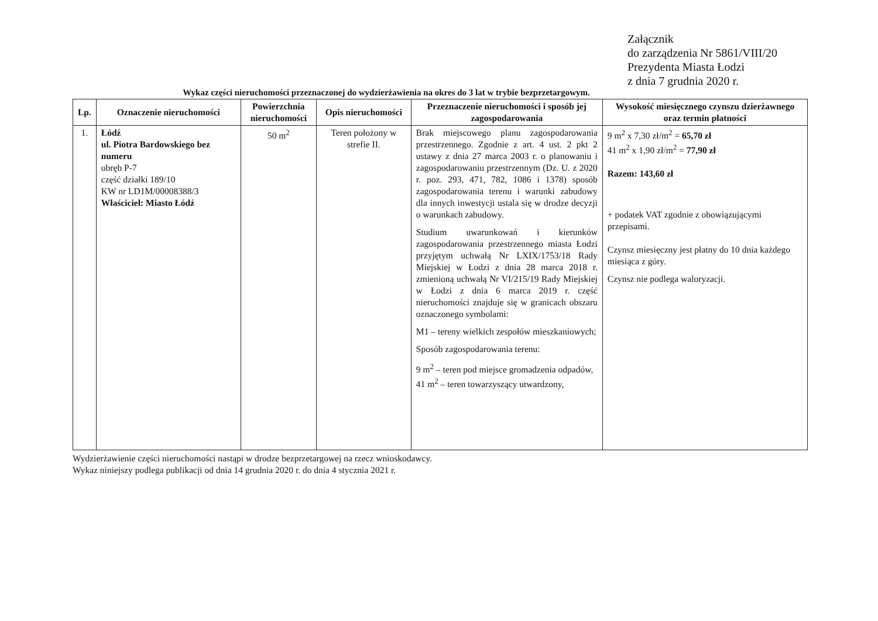Załącznik
do zarządzenia Nr 5861/VIII/20
Prezydenta Miasta Łodzi
z dnia 7 grudnia 2020 r.
Wykaz części nieruchomości przeznaczonej do wydzierżawienia na okres do 3 lat w trybie bezprzetargowym.
| Lp. | Oznaczenie nieruchomości | Powierzchnia nieruchomości | Opis nieruchomości | Przeznaczenie nieruchomości i sposób jej zagospodarowania | Wysokość miesięcznego czynszu dzierżawnego oraz termin płatności |
| --- | --- | --- | --- | --- | --- |
| 1. | Łódź ul. Piotra Bardowskiego bez numeru obręb P-7 część działki 189/10 KW nr LD1M/00008388/3 Właściciel: Miasto Łódź | 50 m<sup>2</sup> | Teren położony w strefie II. | Brak miejscowego planu zagospodarowania przestrzennego. Zgodnie z art. 4 ust. 2 pkt 2 ustawy z dnia 27 marca 2003 r. o planowaniu i zagospodarowaniu przestrzennym (Dz. U. z 2020 r. poz. 293, 471, 782, 1086 i 1378) sposób zagospodarowania terenu i warunki zabudowy dla innych inwestycji ustala się w drodze decyzji o warunkach zabudowy. Studium uwarunkowań i kierunków zagospodarowania przestrzennego miasta Łodzi przyjętym uchwałą Nr LXIX/1753/18 Rady Miejskiej w Łodzi z dnia 28 marca 2018 r. zmienioną uchwałą Nr VI/215/19 Rady Miejskiej w Łodzi z dnia 6 marca 2019 r. część nieruchomości znajduje się w granicach obszaru oznaczonego symbolami: M1 – tereny wielkich zespołów mieszkaniowych; Sposób zagospodarowania terenu: 9 m<sup>2</sup> – teren pod miejsce gromadzenia odpadów, 41 m<sup>2</sup> – teren towarzyszący utwardzony, | 9 m<sup>2</sup> x 7,30 zł/m<sup>2</sup> = 65,70 zł 41 m<sup>2</sup> x 1,90 zł/m<sup>2</sup> = 77,90 zł Razem: 143,60 zł + podatek VAT zgodnie z obowiązującymi przepisami. Czynsz miesięczny jest płatny do 10 dnia każdego miesiąca z góry. Czynsz nie podlega waloryzacji. |
Wydzierżawienie części nieruchomości nastąpi w drodze bezprzetargowej na rzecz wnioskodawcy.
Wykaz niniejszy podlega publikacji od dnia 14 grudnia 2020 r. do dnia 4 stycznia 2021 r.